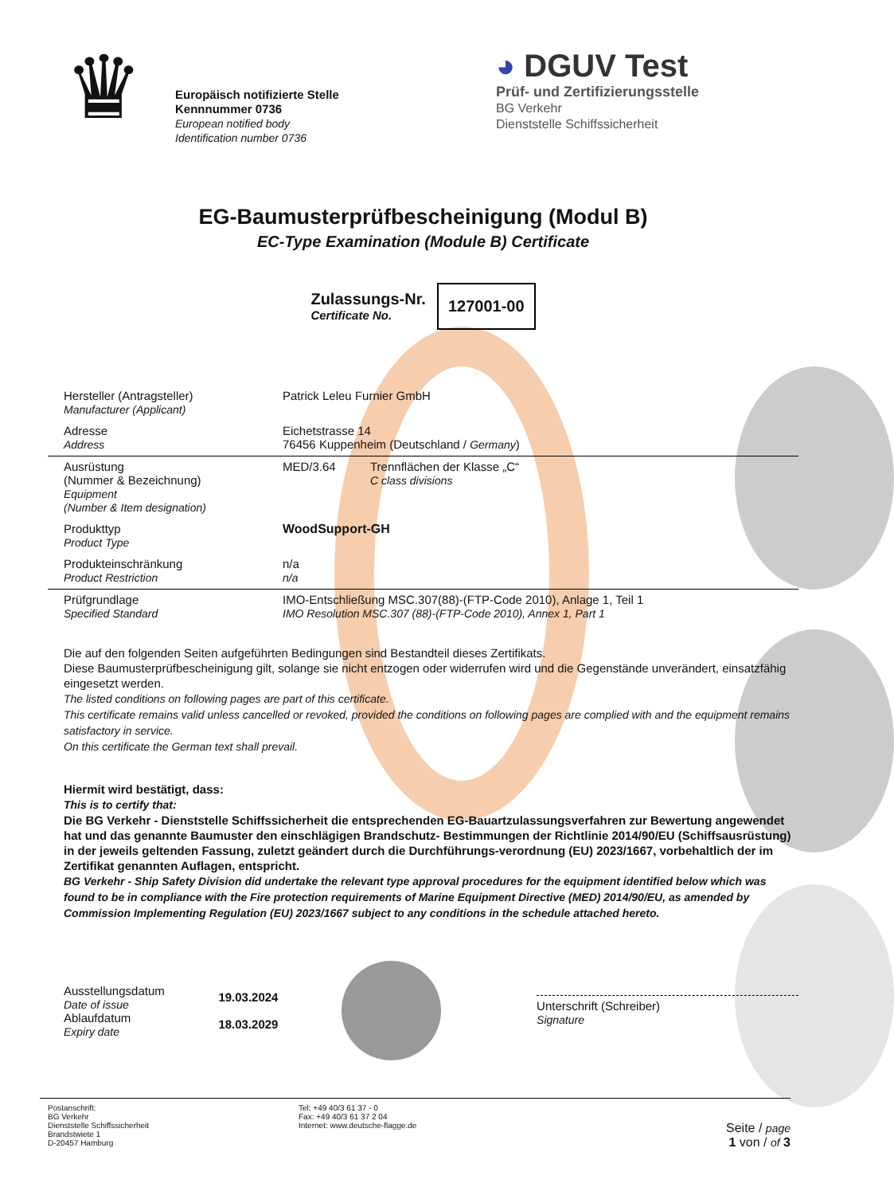♛
Europäisch notifizierte Stelle
Kennnummer 0736
European notified body
Identification number 0736
◕ DGUV Test
Prüf- und Zertifizierungsstelle
BG Verkehr
Dienststelle Schiffssicherheit
EG-Baumusterprüfbescheinigung (Modul B)
EC-Type Examination (Module B) Certificate
Zulassungs-Nr.
Certificate No.
127001-00
| Hersteller (Antragsteller) Manufacturer (Applicant) | Patrick Leleu Furnier GmbH | |
| Adresse Address | Eichetstrasse 14 76456 Kuppenheim (Deutschland / Germany ) | |
| Ausrüstung (Nummer & Bezeichnung) Equipment (Number & Item designation) | MED/3.64 | Trennflächen der Klasse „C“ C class divisions |
| Produkttyp Product Type | WoodSupport-GH | |
| Produkteinschränkung Product Restriction | n/a n/a | |
| Prüfgrundlage Specified Standard | IMO-Entschließung MSC.307(88)-(FTP-Code 2010), Anlage 1, Teil 1 IMO Resolution MSC.307 (88)-(FTP-Code 2010), Annex 1, Part 1 | |
Die auf den folgenden Seiten aufgeführten Bedingungen sind Bestandteil dieses Zertifikats.
Diese Baumusterprüfbescheinigung gilt, solange sie nicht entzogen oder widerrufen wird und die Gegenstände unverändert, einsatzfähig eingesetzt werden.
The listed conditions on following pages are part of this certificate.
This certificate remains valid unless cancelled or revoked, provided the conditions on following pages are complied with and the equipment remains satisfactory in service.
On this certificate the German text shall prevail.
Hiermit wird bestätigt, dass:
This is to certify that:
Die BG Verkehr - Dienststelle Schiffssicherheit die entsprechenden EG-Bauartzulassungsverfahren zur Bewertung angewendet hat und das genannte Baumuster den einschlägigen Brandschutz- Bestimmungen der Richtlinie 2014/90/EU (Schiffsausrüstung) in der jeweils geltenden Fassung, zuletzt geändert durch die Durchführungs-verordnung (EU) 2023/1667, vorbehaltlich der im Zertifikat genannten Auflagen, entspricht.
BG Verkehr - Ship Safety Division did undertake the relevant type approval procedures for the equipment identified below which was found to be in compliance with the Fire protection requirements of Marine Equipment Directive (MED) 2014/90/EU, as amended by Commission Implementing Regulation (EU) 2023/1667 subject to any conditions in the schedule attached hereto.
Ausstellungsdatum
Date of issue
Ablaufdatum
Expiry date
19.03.2024
18.03.2029
Unterschrift (Schreiber)
Signature
Postanschrift:
BG Verkehr
Dienststelle Schiffssicherheit
Brandstwiete 1
D-20457 Hamburg
Tel: +49 40/3 61 37 - 0
Fax: +49 40/3 61 37 2 04
Internet: www.deutsche-flagge.de
Seite / page
1 von / of 3